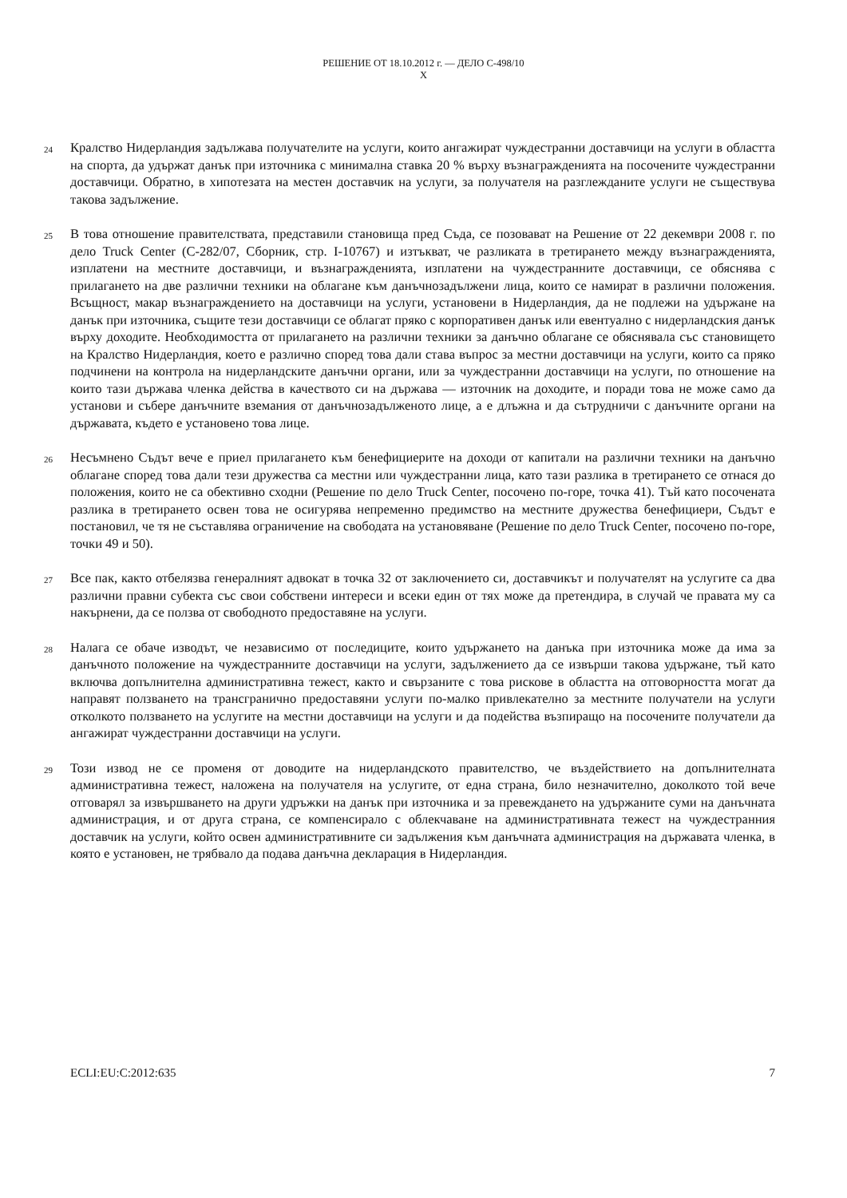РЕШЕНИЕ ОТ 18.10.2012 г. — ДЕЛО C-498/10
X
24
Кралство Нидерландия задължава получателите на услуги, които ангажират чуждестранни доставчици на услуги в областта на спорта, да удържат данък при източника с минимална ставка 20 % върху възнагражденията на посочените чуждестранни доставчици. Обратно, в хипотезата на местен доставчик на услуги, за получателя на разглежданите услуги не съществува такова задължение.
25
В това отношение правителствата, представили становища пред Съда, се позовават на Решение от 22 декември 2008 г. по дело Truck Center (C-282/07, Сборник, стр. I-10767) и изтъкват, че разликата в третирането между възнагражденията, изплатени на местните доставчици, и възнагражденията, изплатени на чуждестранните доставчици, се обяснява с прилагането на две различни техники на облагане към данъчнозадължени лица, които се намират в различни положения. Всъщност, макар възнаграждението на доставчици на услуги, установени в Нидерландия, да не подлежи на удържане на данък при източника, същите тези доставчици се облагат пряко с корпоративен данък или евентуално с нидерландския данък върху доходите. Необходимостта от прилагането на различни техники за данъчно облагане се обяснявала със становището на Кралство Нидерландия, което е различно според това дали става въпрос за местни доставчици на услуги, които са пряко подчинени на контрола на нидерландските данъчни органи, или за чуждестранни доставчици на услуги, по отношение на които тази държава членка действа в качеството си на държава — източник на доходите, и поради това не може само да установи и събере данъчните вземания от данъчнозадълженото лице, а е длъжна и да сътрудничи с данъчните органи на държавата, където е установено това лице.
26
Несъмнено Съдът вече е приел прилагането към бенефициерите на доходи от капитали на различни техники на данъчно облагане според това дали тези дружества са местни или чуждестранни лица, като тази разлика в третирането се отнася до положения, които не са обективно сходни (Решение по дело Truck Center, посочено по-горе, точка 41). Тъй като посочената разлика в третирането освен това не осигурява непременно предимство на местните дружества бенефициери, Съдът е постановил, че тя не съставлява ограничение на свободата на установяване (Решение по дело Truck Center, посочено по-горе, точки 49 и 50).
27
Все пак, както отбелязва генералният адвокат в точка 32 от заключението си, доставчикът и получателят на услугите са два различни правни субекта със свои собствени интереси и всеки един от тях може да претендира, в случай че правата му са накърнени, да се ползва от свободното предоставяне на услуги.
28
Налага се обаче изводът, че независимо от последиците, които удържането на данъка при източника може да има за данъчното положение на чуждестранните доставчици на услуги, задължението да се извърши такова удържане, тъй като включва допълнителна административна тежест, както и свързаните с това рискове в областта на отговорността могат да направят ползването на трансгранично предоставяни услуги по-малко привлекателно за местните получатели на услуги отколкото ползването на услугите на местни доставчици на услуги и да подейства възпиращо на посочените получатели да ангажират чуждестранни доставчици на услуги.
29
Този извод не се променя от доводите на нидерландското правителство, че въздействието на допълнителната административна тежест, наложена на получателя на услугите, от една страна, било незначително, доколкото той вече отговарял за извършването на други удръжки на данък при източника и за превеждането на удържаните суми на данъчната администрация, и от друга страна, се компенсирало с облекчаване на административната тежест на чуждестранния доставчик на услуги, който освен административните си задължения към данъчната администрация на държавата членка, в която е установен, не трябвало да подава данъчна декларация в Нидерландия.
ECLI:EU:C:2012:635 7